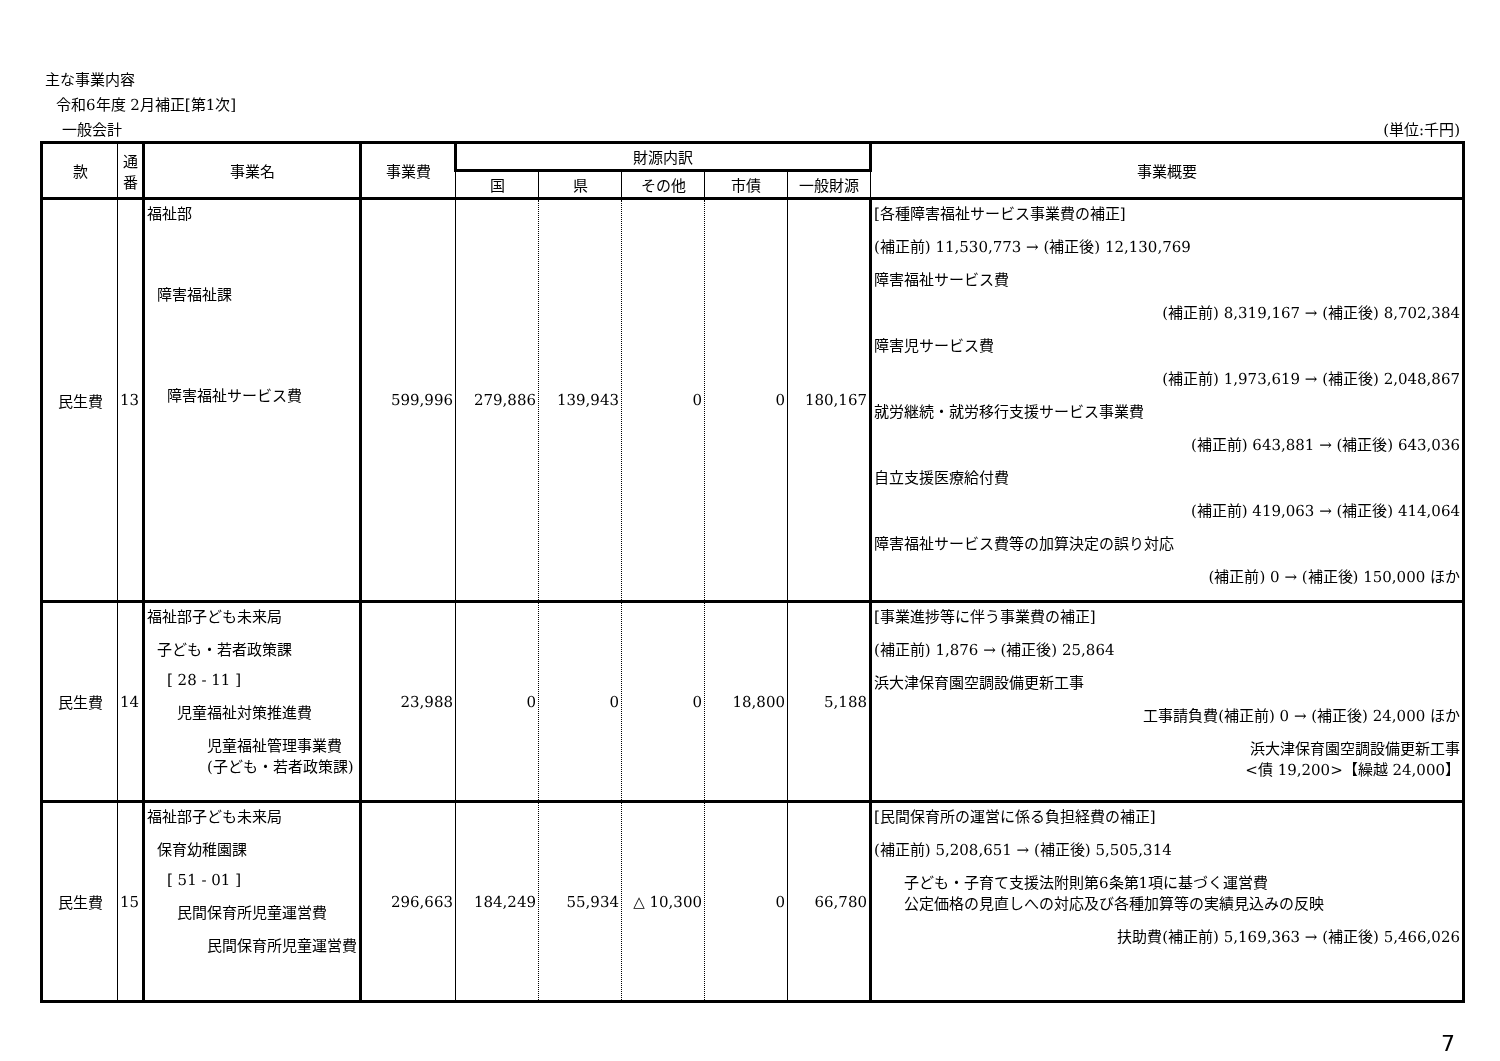主な事業内容
令和6年度 2月補正[第1次]
一般会計 (単位:千円)
| 款 | 通番 | 事業名 | 事業費 | 財源内訳 | | | | | 事業概要 |
| --- | --- | --- | --- | --- | --- | --- | --- | --- | --- |
| | | | | 国 | 県 | その他 | 市債 | 一般財源 | |
| 民生費 | 13 | 福祉部 障害福祉課 障害福祉サービス費 | 599,996 | 279,886 | 139,943 | 0 | 0 | 180,167 | [各種障害福祉サービス事業費の補正] (補正前) 11,530,773 → (補正後) 12,130,769 障害福祉サービス費 (補正前) 8,319,167 → (補正後) 8,702,384 障害児サービス費 (補正前) 1,973,619 → (補正後) 2,048,867 就労継続・就労移行支援サービス事業費 (補正前) 643,881 → (補正後) 643,036 自立支援医療給付費 (補正前) 419,063 → (補正後) 414,064 障害福祉サービス費等の加算決定の誤り対応 (補正前) 0 → (補正後) 150,000 ほか |
| 民生費 | 14 | 福祉部子ども未来局 子ども・若者政策課 [ 28 - 11 ] 児童福祉対策推進費 児童福祉管理事業費(子ども・若者政策課) | 23,988 | 0 | 0 | 0 | 18,800 | 5,188 | [事業進捗等に伴う事業費の補正] (補正前) 1,876 → (補正後) 25,864 浜大津保育園空調設備更新工事 工事請負費(補正前) 0 → (補正後) 24,000 ほか 浜大津保育園空調設備更新工事 <債 19,200>【繰越 24,000】 |
| 民生費 | 15 | 福祉部子ども未来局 保育幼稚園課 [ 51 - 01 ] 民間保育所児童運営費 民間保育所児童運営費 | 296,663 | 184,249 | 55,934 | △ 10,300 | 0 | 66,780 | [民間保育所の運営に係る負担経費の補正] (補正前) 5,208,651 → (補正後) 5,505,314 子ども・子育て支援法附則第6条第1項に基づく運営費 公定価格の見直しへの対応及び各種加算等の実績見込みの反映 扶助費(補正前) 5,169,363 → (補正後) 5,466,026 |
7